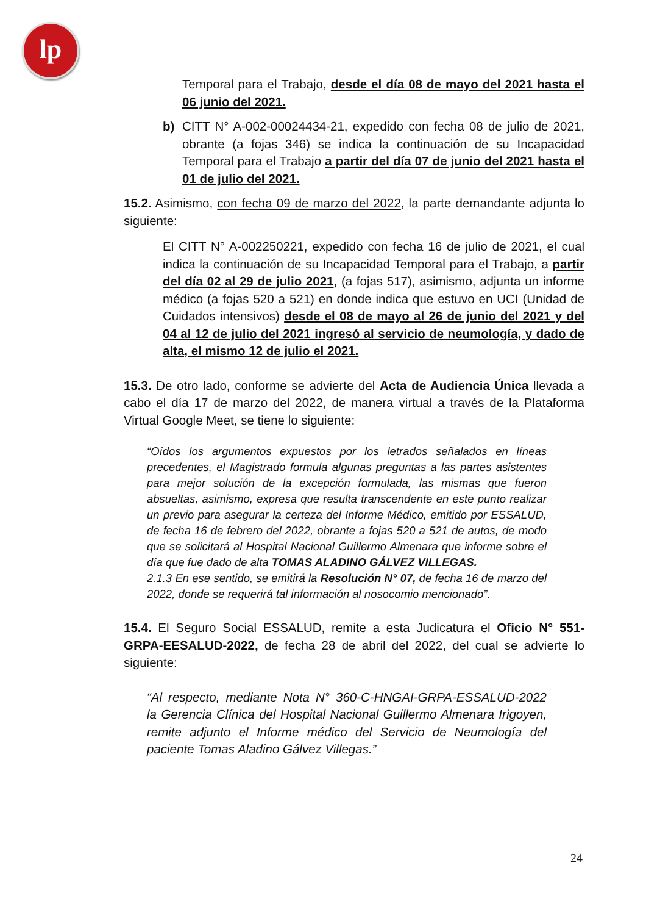lp
Temporal para el Trabajo, desde el día 08 de mayo del 2021 hasta el 06 junio del 2021.
b) CITT N° A-002-00024434-21, expedido con fecha 08 de julio de 2021, obrante (a fojas 346) se indica la continuación de su Incapacidad Temporal para el Trabajo a partir del día 07 de junio del 2021 hasta el 01 de julio del 2021.
15.2. Asimismo, con fecha 09 de marzo del 2022, la parte demandante adjunta lo siguiente:
El CITT N° A-002250221, expedido con fecha 16 de julio de 2021, el cual indica la continuación de su Incapacidad Temporal para el Trabajo, a partir del día 02 al 29 de julio 2021, (a fojas 517), asimismo, adjunta un informe médico (a fojas 520 a 521) en donde indica que estuvo en UCI (Unidad de Cuidados intensivos) desde el 08 de mayo al 26 de junio del 2021 y del 04 al 12 de julio del 2021 ingresó al servicio de neumología, y dado de alta, el mismo 12 de julio el 2021.
15.3. De otro lado, conforme se advierte del Acta de Audiencia Única llevada a cabo el día 17 de marzo del 2022, de manera virtual a través de la Plataforma Virtual Google Meet, se tiene lo siguiente:
“Oídos los argumentos expuestos por los letrados señalados en líneas precedentes, el Magistrado formula algunas preguntas a las partes asistentes para mejor solución de la excepción formulada, las mismas que fueron absueltas, asimismo, expresa que resulta transcendente en este punto realizar un previo para asegurar la certeza del Informe Médico, emitido por ESSALUD, de fecha 16 de febrero del 2022, obrante a fojas 520 a 521 de autos, de modo que se solicitará al Hospital Nacional Guillermo Almenara que informe sobre el día que fue dado de alta TOMAS ALADINO GÁLVEZ VILLEGAS.
2.1.3 En ese sentido, se emitirá la Resolución N° 07, de fecha 16 de marzo del 2022, donde se requerirá tal información al nosocomio mencionado”.
15.4. El Seguro Social ESSALUD, remite a esta Judicatura el Oficio N° 551-GRPA-EESALUD-2022, de fecha 28 de abril del 2022, del cual se advierte lo siguiente:
“Al respecto, mediante Nota N° 360-C-HNGAI-GRPA-ESSALUD-2022 la Gerencia Clínica del Hospital Nacional Guillermo Almenara Irigoyen, remite adjunto el Informe médico del Servicio de Neumología del paciente Tomas Aladino Gálvez Villegas.”
24